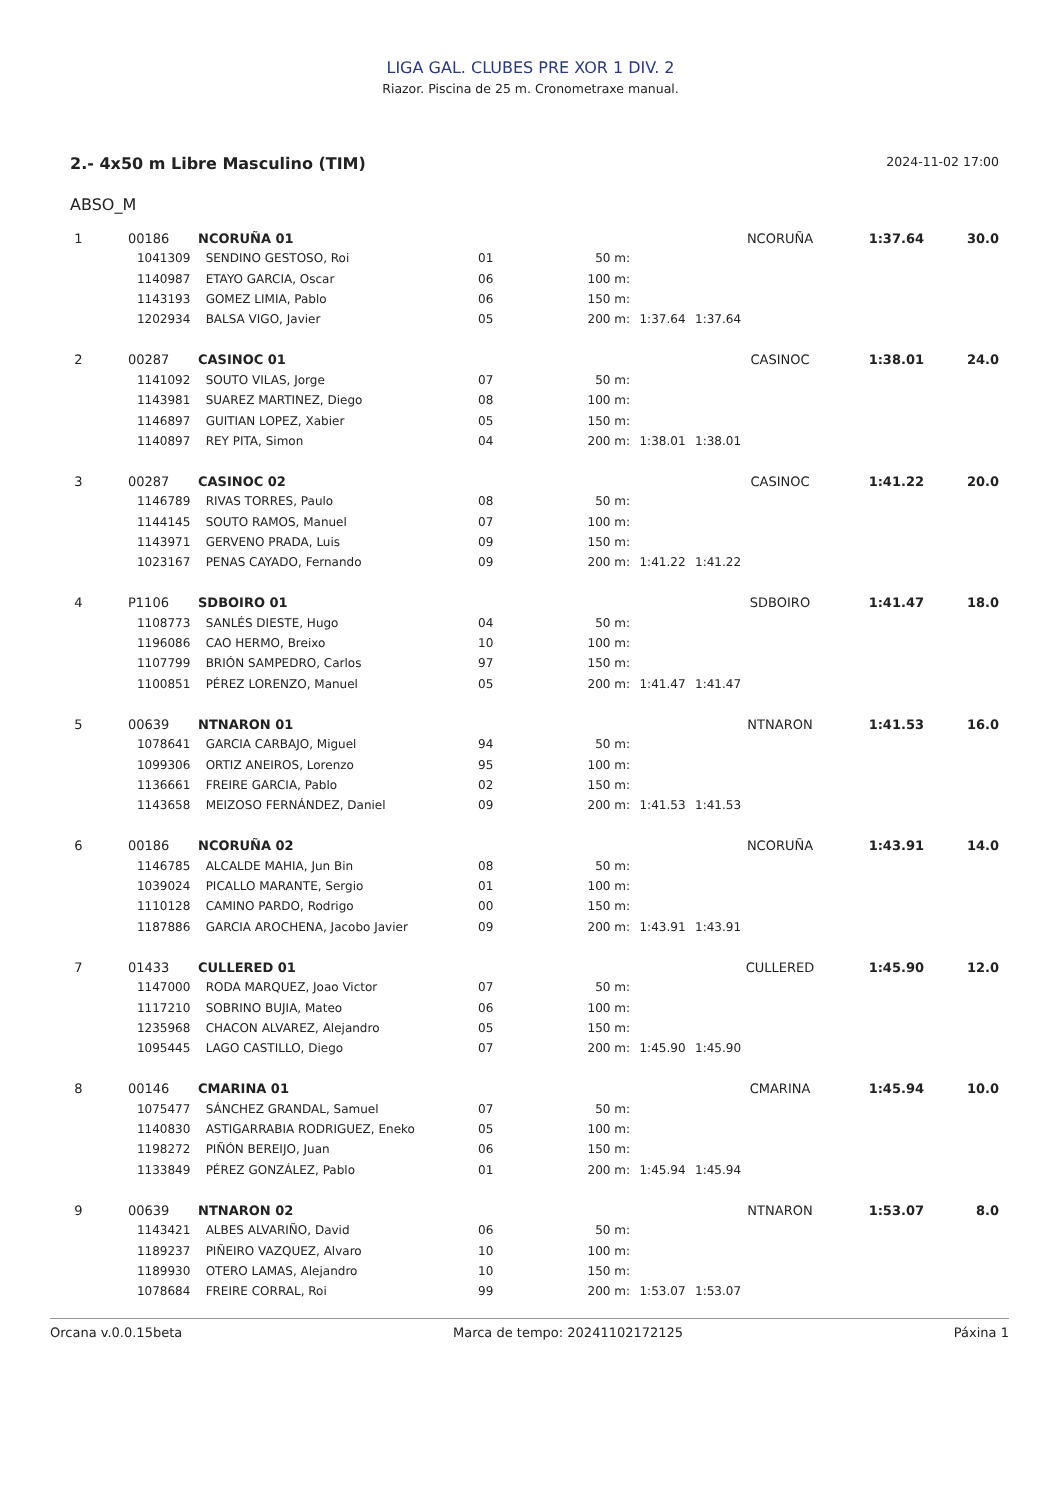LIGA GAL. CLUBES PRE XOR 1 DIV. 2
Riazor. Piscina de 25 m. Cronometraxe manual.
2.- 4x50 m Libre Masculino (TIM) 2024-11-02 17:00
ABSO_M
| 1 | 00186 | NCORUÑA 01 | | | | NCORUÑA | | 1:37.64 | 30.0 |
| | 1041309 | SENDINO GESTOSO, Roi | 01 | 50 m: | | | | | |
| | 1140987 | ETAYO GARCIA, Oscar | 06 | 100 m: | | | | | |
| | 1143193 | GOMEZ LIMIA, Pablo | 06 | 150 m: | | | | | |
| | 1202934 | BALSA VIGO, Javier | 05 | 200 m: | 1:37.64 | 1:37.64 | | | |
| 2 | 00287 | CASINOC 01 | | | | CASINOC | | 1:38.01 | 24.0 |
| | 1141092 | SOUTO VILAS, Jorge | 07 | 50 m: | | | | | |
| | 1143981 | SUAREZ MARTINEZ, Diego | 08 | 100 m: | | | | | |
| | 1146897 | GUITIAN LOPEZ, Xabier | 05 | 150 m: | | | | | |
| | 1140897 | REY PITA, Simon | 04 | 200 m: | 1:38.01 | 1:38.01 | | | |
| 3 | 00287 | CASINOC 02 | | | | CASINOC | | 1:41.22 | 20.0 |
| | 1146789 | RIVAS TORRES, Paulo | 08 | 50 m: | | | | | |
| | 1144145 | SOUTO RAMOS, Manuel | 07 | 100 m: | | | | | |
| | 1143971 | GERVENO PRADA, Luis | 09 | 150 m: | | | | | |
| | 1023167 | PENAS CAYADO, Fernando | 09 | 200 m: | 1:41.22 | 1:41.22 | | | |
| 4 | P1106 | SDBOIRO 01 | | | | SDBOIRO | | 1:41.47 | 18.0 |
| | 1108773 | SANLÉS DIESTE, Hugo | 04 | 50 m: | | | | | |
| | 1196086 | CAO HERMO, Breixo | 10 | 100 m: | | | | | |
| | 1107799 | BRIÓN SAMPEDRO, Carlos | 97 | 150 m: | | | | | |
| | 1100851 | PÉREZ LORENZO, Manuel | 05 | 200 m: | 1:41.47 | 1:41.47 | | | |
| 5 | 00639 | NTNARON 01 | | | | NTNARON | | 1:41.53 | 16.0 |
| | 1078641 | GARCIA CARBAJO, Miguel | 94 | 50 m: | | | | | |
| | 1099306 | ORTIZ ANEIROS, Lorenzo | 95 | 100 m: | | | | | |
| | 1136661 | FREIRE GARCIA, Pablo | 02 | 150 m: | | | | | |
| | 1143658 | MEIZOSO FERNÁNDEZ, Daniel | 09 | 200 m: | 1:41.53 | 1:41.53 | | | |
| 6 | 00186 | NCORUÑA 02 | | | | NCORUÑA | | 1:43.91 | 14.0 |
| | 1146785 | ALCALDE MAHIA, Jun Bin | 08 | 50 m: | | | | | |
| | 1039024 | PICALLO MARANTE, Sergio | 01 | 100 m: | | | | | |
| | 1110128 | CAMINO PARDO, Rodrigo | 00 | 150 m: | | | | | |
| | 1187886 | GARCIA AROCHENA, Jacobo Javier | 09 | 200 m: | 1:43.91 | 1:43.91 | | | |
| 7 | 01433 | CULLERED 01 | | | | CULLERED | | 1:45.90 | 12.0 |
| | 1147000 | RODA MARQUEZ, Joao Victor | 07 | 50 m: | | | | | |
| | 1117210 | SOBRINO BUJIA, Mateo | 06 | 100 m: | | | | | |
| | 1235968 | CHACON ALVAREZ, Alejandro | 05 | 150 m: | | | | | |
| | 1095445 | LAGO CASTILLO, Diego | 07 | 200 m: | 1:45.90 | 1:45.90 | | | |
| 8 | 00146 | CMARINA 01 | | | | CMARINA | | 1:45.94 | 10.0 |
| | 1075477 | SÁNCHEZ GRANDAL, Samuel | 07 | 50 m: | | | | | |
| | 1140830 | ASTIGARRABIA RODRIGUEZ, Eneko | 05 | 100 m: | | | | | |
| | 1198272 | PIÑÓN BEREIJO, Juan | 06 | 150 m: | | | | | |
| | 1133849 | PÉREZ GONZÁLEZ, Pablo | 01 | 200 m: | 1:45.94 | 1:45.94 | | | |
| 9 | 00639 | NTNARON 02 | | | | NTNARON | | 1:53.07 | 8.0 |
| | 1143421 | ALBES ALVARIÑO, David | 06 | 50 m: | | | | | |
| | 1189237 | PIÑEIRO VAZQUEZ, Alvaro | 10 | 100 m: | | | | | |
| | 1189930 | OTERO LAMAS, Alejandro | 10 | 150 m: | | | | | |
| | 1078684 | FREIRE CORRAL, Roi | 99 | 200 m: | 1:53.07 | 1:53.07 | | | |
Orcana v.0.0.15beta Marca de tempo: 20241102172125 Páxina 1